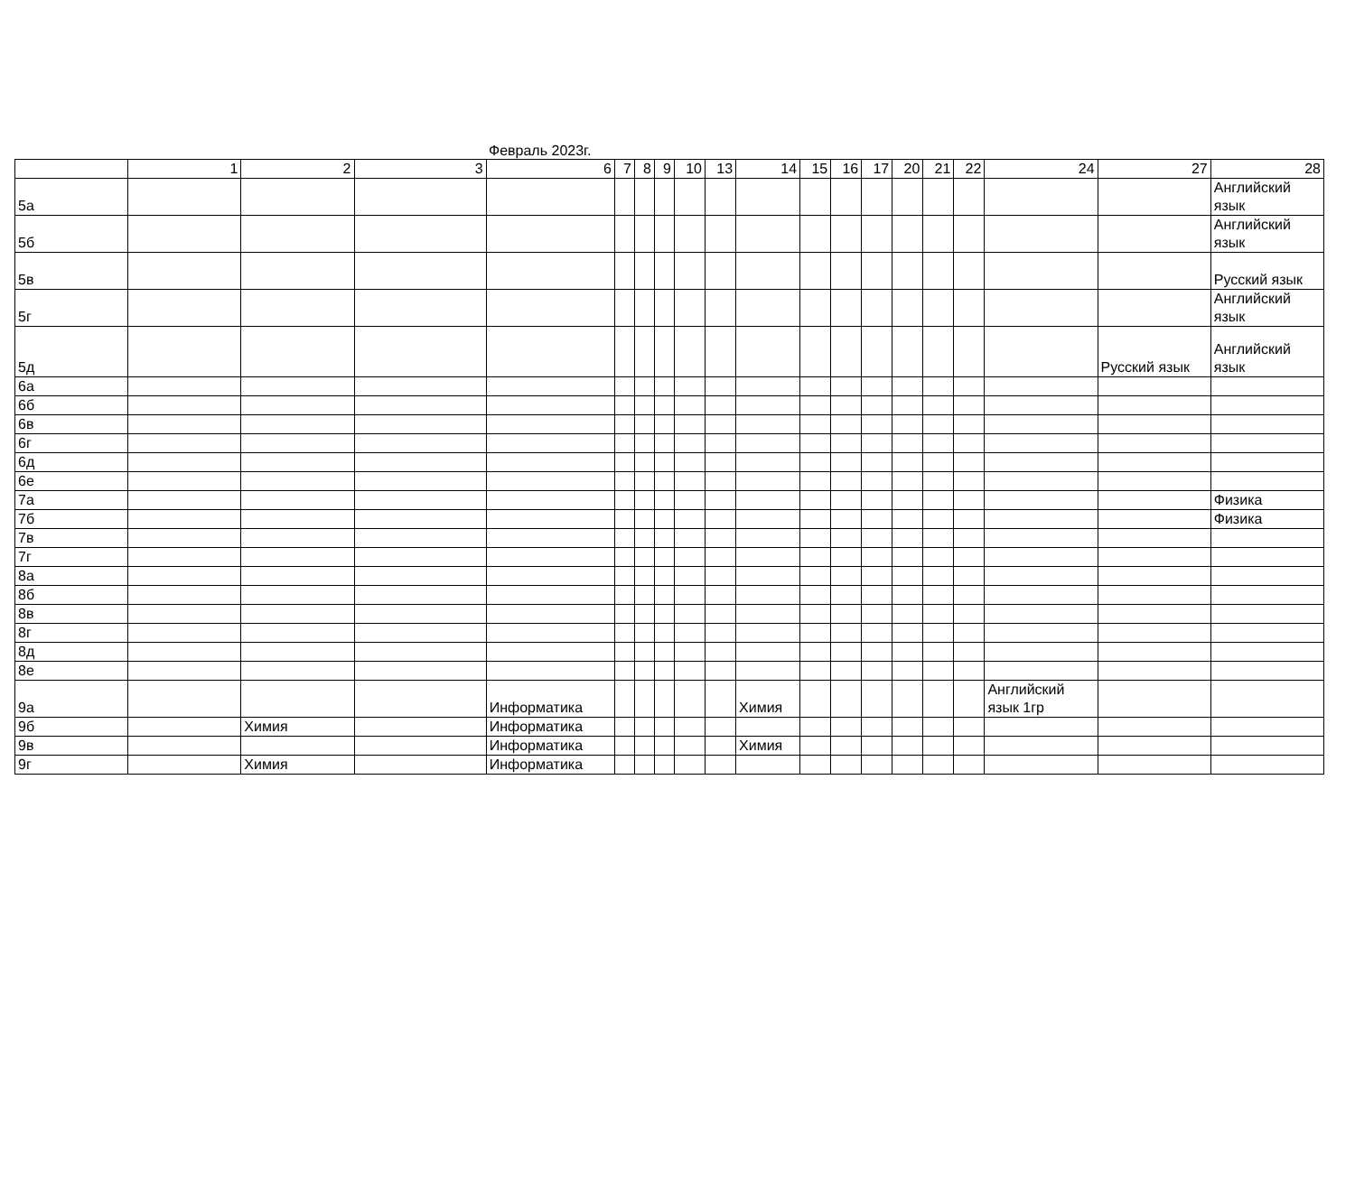Февраль 2023г.
| | 1 | 2 | 3 | 6 | 7 | 8 | 9 | 10 | 13 | 14 | 15 | 16 | 17 | 20 | 21 | 22 | 24 | 27 | 28 |
| --- | --- | --- | --- | --- | --- | --- | --- | --- | --- | --- | --- | --- | --- | --- | --- | --- | --- | --- | --- |
| 5а | | | | | | | | | | | | | | | | | | | Английский язык |
| 5б | | | | | | | | | | | | | | | | | | | Английский язык |
| 5в | | | | | | | | | | | | | | | | | | | Русский язык |
| 5г | | | | | | | | | | | | | | | | | | | Английский язык |
| 5д | | | | | | | | | | | | | | | | | | Русский язык | Английский язык |
| 6а | | | | | | | | | | | | | | | | | | | |
| 6б | | | | | | | | | | | | | | | | | | | |
| 6в | | | | | | | | | | | | | | | | | | | |
| 6г | | | | | | | | | | | | | | | | | | | |
| 6д | | | | | | | | | | | | | | | | | | | |
| 6е | | | | | | | | | | | | | | | | | | | |
| 7а | | | | | | | | | | | | | | | | | | | Физика |
| 7б | | | | | | | | | | | | | | | | | | | Физика |
| 7в | | | | | | | | | | | | | | | | | | | |
| 7г | | | | | | | | | | | | | | | | | | | |
| 8а | | | | | | | | | | | | | | | | | | | |
| 8б | | | | | | | | | | | | | | | | | | | |
| 8в | | | | | | | | | | | | | | | | | | | |
| 8г | | | | | | | | | | | | | | | | | | | |
| 8д | | | | | | | | | | | | | | | | | | | |
| 8е | | | | | | | | | | | | | | | | | | | |
| 9а | | | | Информатика | | | | | | Химия | | | | | | | Английский язык 1гр | | |
| 9б | | Химия | | Информатика | | | | | | | | | | | | | | | |
| 9в | | | | Информатика | | | | | | Химия | | | | | | | | | |
| 9г | | Химия | | Информатика | | | | | | | | | | | | | | | |